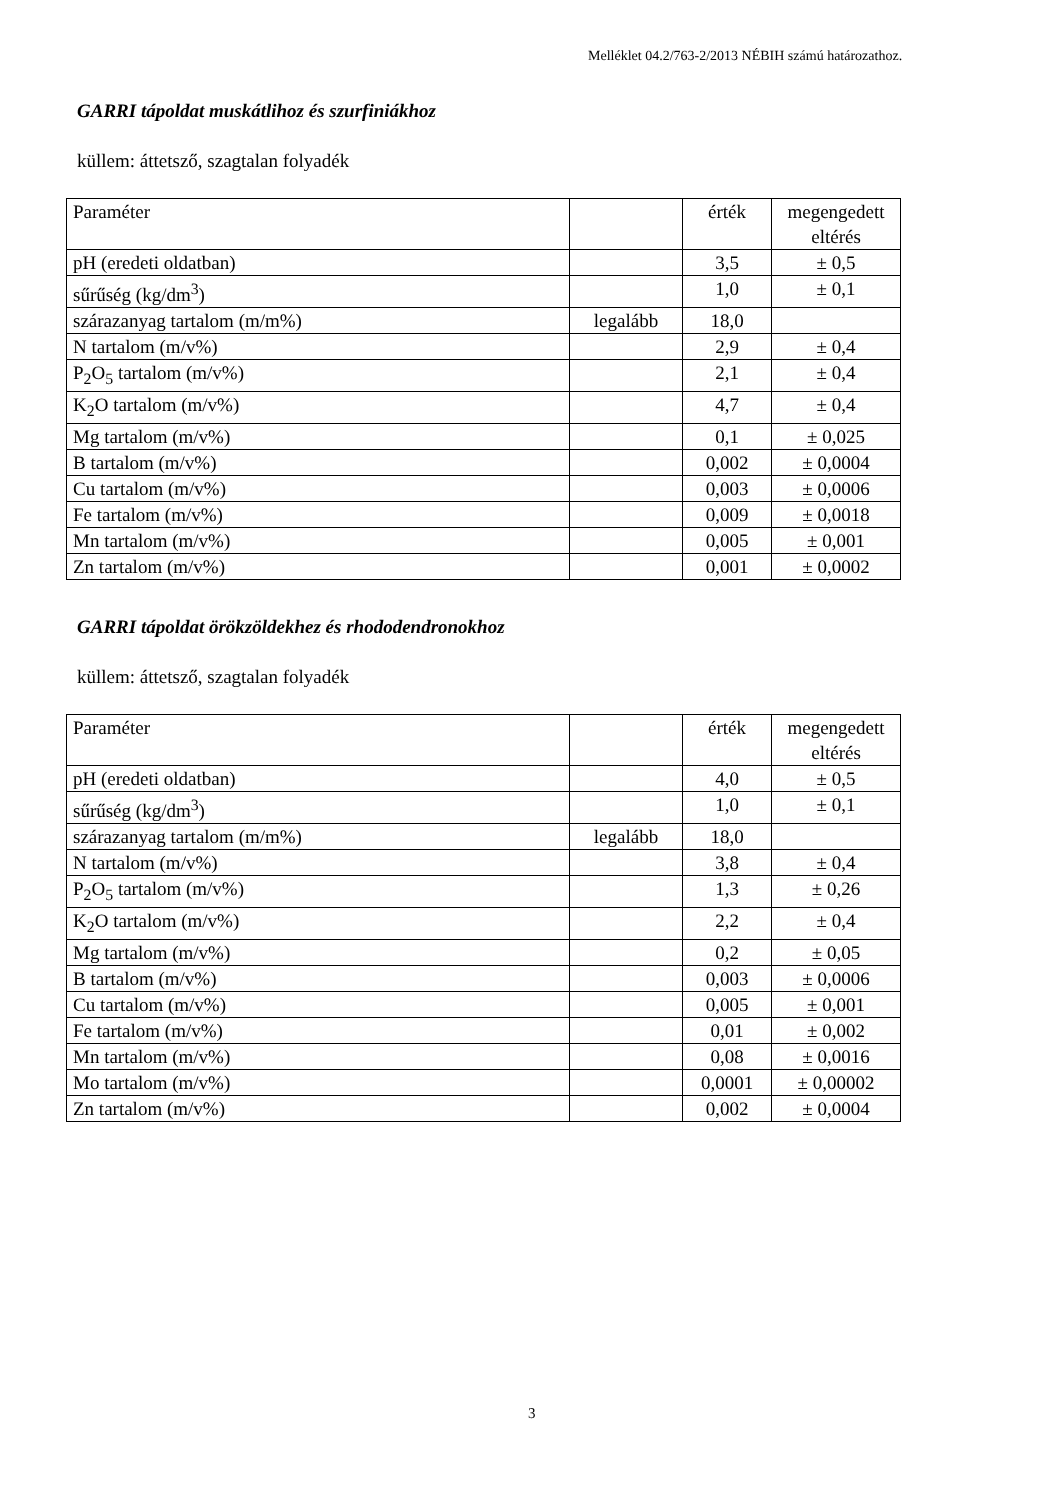Melléklet 04.2/763-2/2013 NÉBIH számú határozathoz.
GARRI tápoldat muskátlihoz és szurfiniákhoz
küllem: áttetsző, szagtalan folyadék
| Paraméter | | érték | megengedett eltérés |
| pH (eredeti oldatban) | | 3,5 | ± 0,5 |
| sűrűség (kg/dm<sup>3</sup>) | | 1,0 | ± 0,1 |
| szárazanyag tartalom (m/m%) | legalább | 18,0 | |
| N tartalom (m/v%) | | 2,9 | ± 0,4 |
| P<sub>2</sub>O<sub>5</sub> tartalom (m/v%) | | 2,1 | ± 0,4 |
| K<sub>2</sub>O tartalom (m/v%) | | 4,7 | ± 0,4 |
| Mg tartalom (m/v%) | | 0,1 | ± 0,025 |
| B tartalom (m/v%) | | 0,002 | ± 0,0004 |
| Cu tartalom (m/v%) | | 0,003 | ± 0,0006 |
| Fe tartalom (m/v%) | | 0,009 | ± 0,0018 |
| Mn tartalom (m/v%) | | 0,005 | ± 0,001 |
| Zn tartalom (m/v%) | | 0,001 | ± 0,0002 |
GARRI tápoldat örökzöldekhez és rhododendronokhoz
küllem: áttetsző, szagtalan folyadék
| Paraméter | | érték | megengedett eltérés |
| pH (eredeti oldatban) | | 4,0 | ± 0,5 |
| sűrűség (kg/dm<sup>3</sup>) | | 1,0 | ± 0,1 |
| szárazanyag tartalom (m/m%) | legalább | 18,0 | |
| N tartalom (m/v%) | | 3,8 | ± 0,4 |
| P<sub>2</sub>O<sub>5</sub> tartalom (m/v%) | | 1,3 | ± 0,26 |
| K<sub>2</sub>O tartalom (m/v%) | | 2,2 | ± 0,4 |
| Mg tartalom (m/v%) | | 0,2 | ± 0,05 |
| B tartalom (m/v%) | | 0,003 | ± 0,0006 |
| Cu tartalom (m/v%) | | 0,005 | ± 0,001 |
| Fe tartalom (m/v%) | | 0,01 | ± 0,002 |
| Mn tartalom (m/v%) | | 0,08 | ± 0,0016 |
| Mo tartalom (m/v%) | | 0,0001 | ± 0,00002 |
| Zn tartalom (m/v%) | | 0,002 | ± 0,0004 |
3